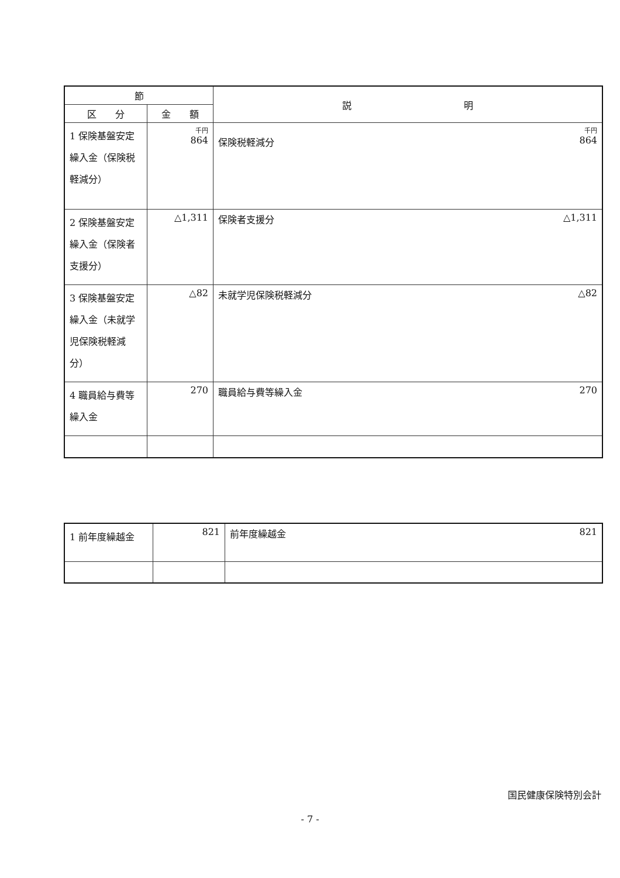| 節 | | 説 明 |
| --- | --- | --- |
| 区 分 | 金 額 | |
| 1 保険基盤安定繰入金（保険税軽減分） | 千円 864 | 千円 保険税軽減分 864 |
| 2 保険基盤安定繰入金（保険者支援分） | △1,311 | 保険者支援分 △1,311 |
| 3 保険基盤安定繰入金（未就学児保険税軽減分） | △82 | 未就学児保険税軽減分 △82 |
| 4 職員給与費等繰入金 | 270 | 職員給与費等繰入金 270 |
| 1 前年度繰越金 | 821 | 前年度繰越金 821 |
国民健康保険特別会計
- 7 -